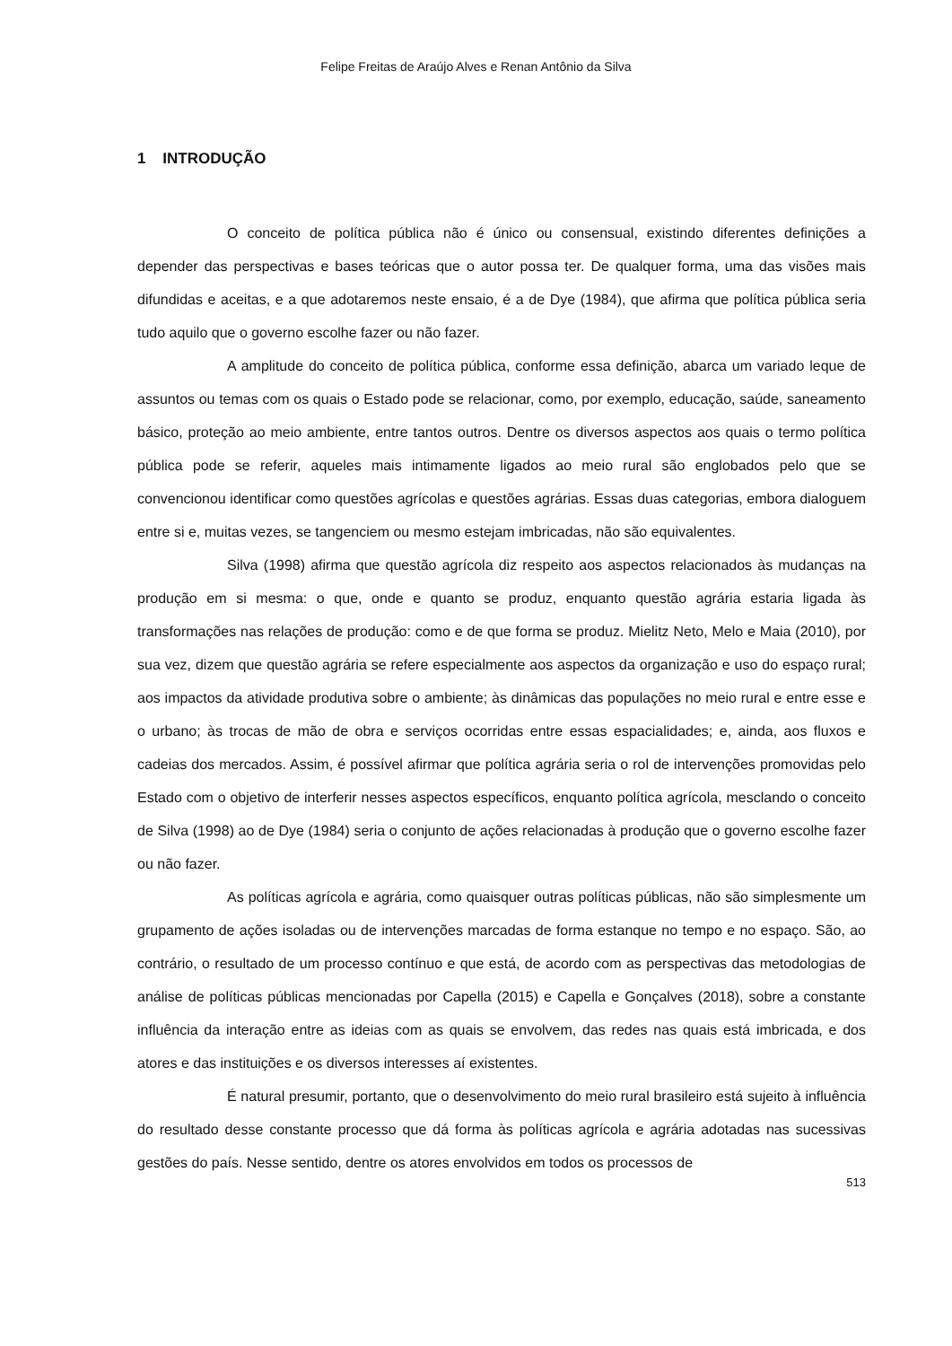Felipe Freitas de Araújo Alves e Renan Antônio da Silva
1 INTRODUÇÃO
O conceito de política pública não é único ou consensual, existindo diferentes definições a depender das perspectivas e bases teóricas que o autor possa ter. De qualquer forma, uma das visões mais difundidas e aceitas, e a que adotaremos neste ensaio, é a de Dye (1984), que afirma que política pública seria tudo aquilo que o governo escolhe fazer ou não fazer.
A amplitude do conceito de política pública, conforme essa definição, abarca um variado leque de assuntos ou temas com os quais o Estado pode se relacionar, como, por exemplo, educação, saúde, saneamento básico, proteção ao meio ambiente, entre tantos outros. Dentre os diversos aspectos aos quais o termo política pública pode se referir, aqueles mais intimamente ligados ao meio rural são englobados pelo que se convencionou identificar como questões agrícolas e questões agrárias. Essas duas categorias, embora dialoguem entre si e, muitas vezes, se tangenciem ou mesmo estejam imbricadas, não são equivalentes.
Silva (1998) afirma que questão agrícola diz respeito aos aspectos relacionados às mudanças na produção em si mesma: o que, onde e quanto se produz, enquanto questão agrária estaria ligada às transformações nas relações de produção: como e de que forma se produz. Mielitz Neto, Melo e Maia (2010), por sua vez, dizem que questão agrária se refere especialmente aos aspectos da organização e uso do espaço rural; aos impactos da atividade produtiva sobre o ambiente; às dinâmicas das populações no meio rural e entre esse e o urbano; às trocas de mão de obra e serviços ocorridas entre essas espacialidades; e, ainda, aos fluxos e cadeias dos mercados. Assim, é possível afirmar que política agrária seria o rol de intervenções promovidas pelo Estado com o objetivo de interferir nesses aspectos específicos, enquanto política agrícola, mesclando o conceito de Silva (1998) ao de Dye (1984) seria o conjunto de ações relacionadas à produção que o governo escolhe fazer ou não fazer.
As políticas agrícola e agrária, como quaisquer outras políticas públicas, não são simplesmente um grupamento de ações isoladas ou de intervenções marcadas de forma estanque no tempo e no espaço. São, ao contrário, o resultado de um processo contínuo e que está, de acordo com as perspectivas das metodologias de análise de políticas públicas mencionadas por Capella (2015) e Capella e Gonçalves (2018), sobre a constante influência da interação entre as ideias com as quais se envolvem, das redes nas quais está imbricada, e dos atores e das instituições e os diversos interesses aí existentes.
É natural presumir, portanto, que o desenvolvimento do meio rural brasileiro está sujeito à influência do resultado desse constante processo que dá forma às políticas agrícola e agrária adotadas nas sucessivas gestões do país. Nesse sentido, dentre os atores envolvidos em todos os processos de
513